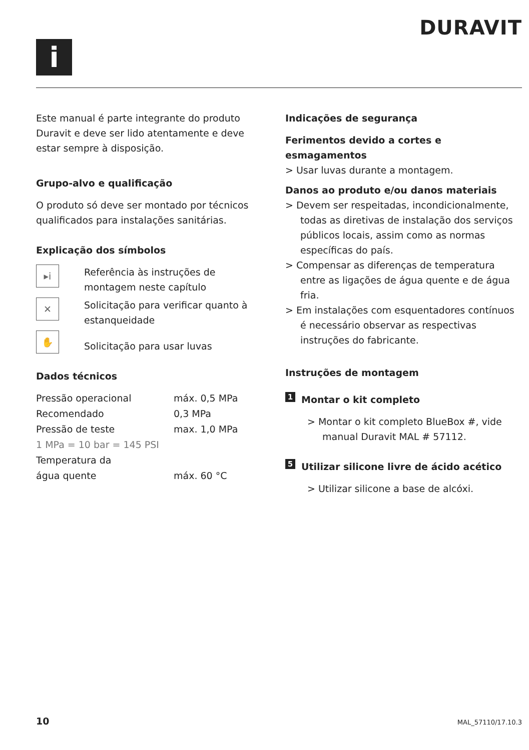i
DURAVIT
Este manual é parte integrante do produto Duravit e deve ser lido atentamente e deve estar sempre à disposição.
Grupo-alvo e qualificação
O produto só deve ser montado por técnicos qualificados para instalações sanitárias.
Explicação dos símbolos
▸i
Referência às instruções de montagem neste capítulo
✕
Solicitação para verificar quanto à estanqueidade
✋
Solicitação para usar luvas
Dados técnicos
| Pressão operacional | máx. 0,5 MPa |
| Recomendado | 0,3 MPa |
| Pressão de teste | max. 1,0 MPa |
| 1 MPa = 10 bar = 145 PSI | |
| Temperatura da água quente | máx. 60 °C |
Indicações de segurança
Ferimentos devido a cortes e esmagamentos
> Usar luvas durante a montagem.
Danos ao produto e/ou danos materiais
> Devem ser respeitadas, incondicionalmente, todas as diretivas de instalação dos serviços públicos locais, assim como as normas específicas do país.
> Compensar as diferenças de temperatura entre as ligações de água quente e de água fria.
> Em instalações com esquentadores contínuos é necessário observar as respectivas instruções do fabricante.
Instruções de montagem
1 Montar o kit completo
> Montar o kit completo BlueBox #, vide manual Duravit MAL # 57112.
5 Utilizar silicone livre de ácido acético
> Utilizar silicone a base de alcóxi.
10 MAL_57110/17.10.3